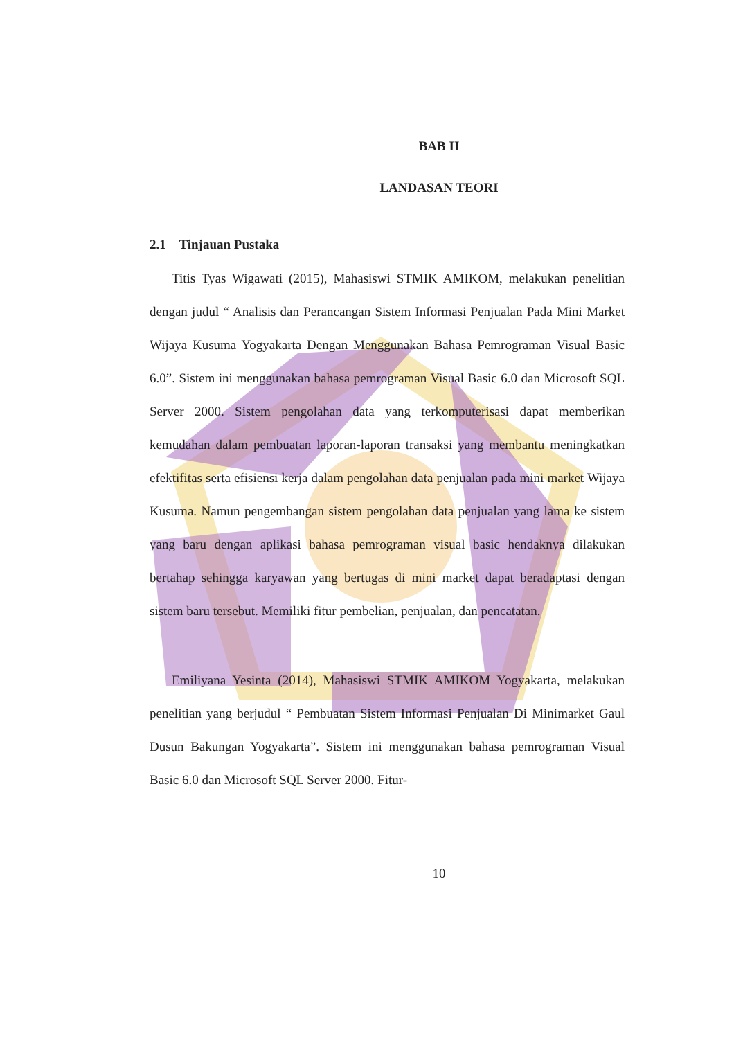BAB II
LANDASAN TEORI
2.1 Tinjauan Pustaka
Titis Tyas Wigawati (2015), Mahasiswi STMIK AMIKOM, melakukan penelitian dengan judul “ Analisis dan Perancangan Sistem Informasi Penjualan Pada Mini Market Wijaya Kusuma Yogyakarta Dengan Menggunakan Bahasa Pemrograman Visual Basic 6.0”. Sistem ini menggunakan bahasa pemrograman Visual Basic 6.0 dan Microsoft SQL Server 2000. Sistem pengolahan data yang terkomputerisasi dapat memberikan kemudahan dalam pembuatan laporan-laporan transaksi yang membantu meningkatkan efektifitas serta efisiensi kerja dalam pengolahan data penjualan pada mini market Wijaya Kusuma. Namun pengembangan sistem pengolahan data penjualan yang lama ke sistem yang baru dengan aplikasi bahasa pemrograman visual basic hendaknya dilakukan bertahap sehingga karyawan yang bertugas di mini market dapat beradaptasi dengan sistem baru tersebut. Memiliki fitur pembelian, penjualan, dan pencatatan.
Emiliyana Yesinta (2014), Mahasiswi STMIK AMIKOM Yogyakarta, melakukan penelitian yang berjudul “ Pembuatan Sistem Informasi Penjualan Di Minimarket Gaul Dusun Bakungan Yogyakarta”. Sistem ini menggunakan bahasa pemrograman Visual Basic 6.0 dan Microsoft SQL Server 2000. Fitur-
10